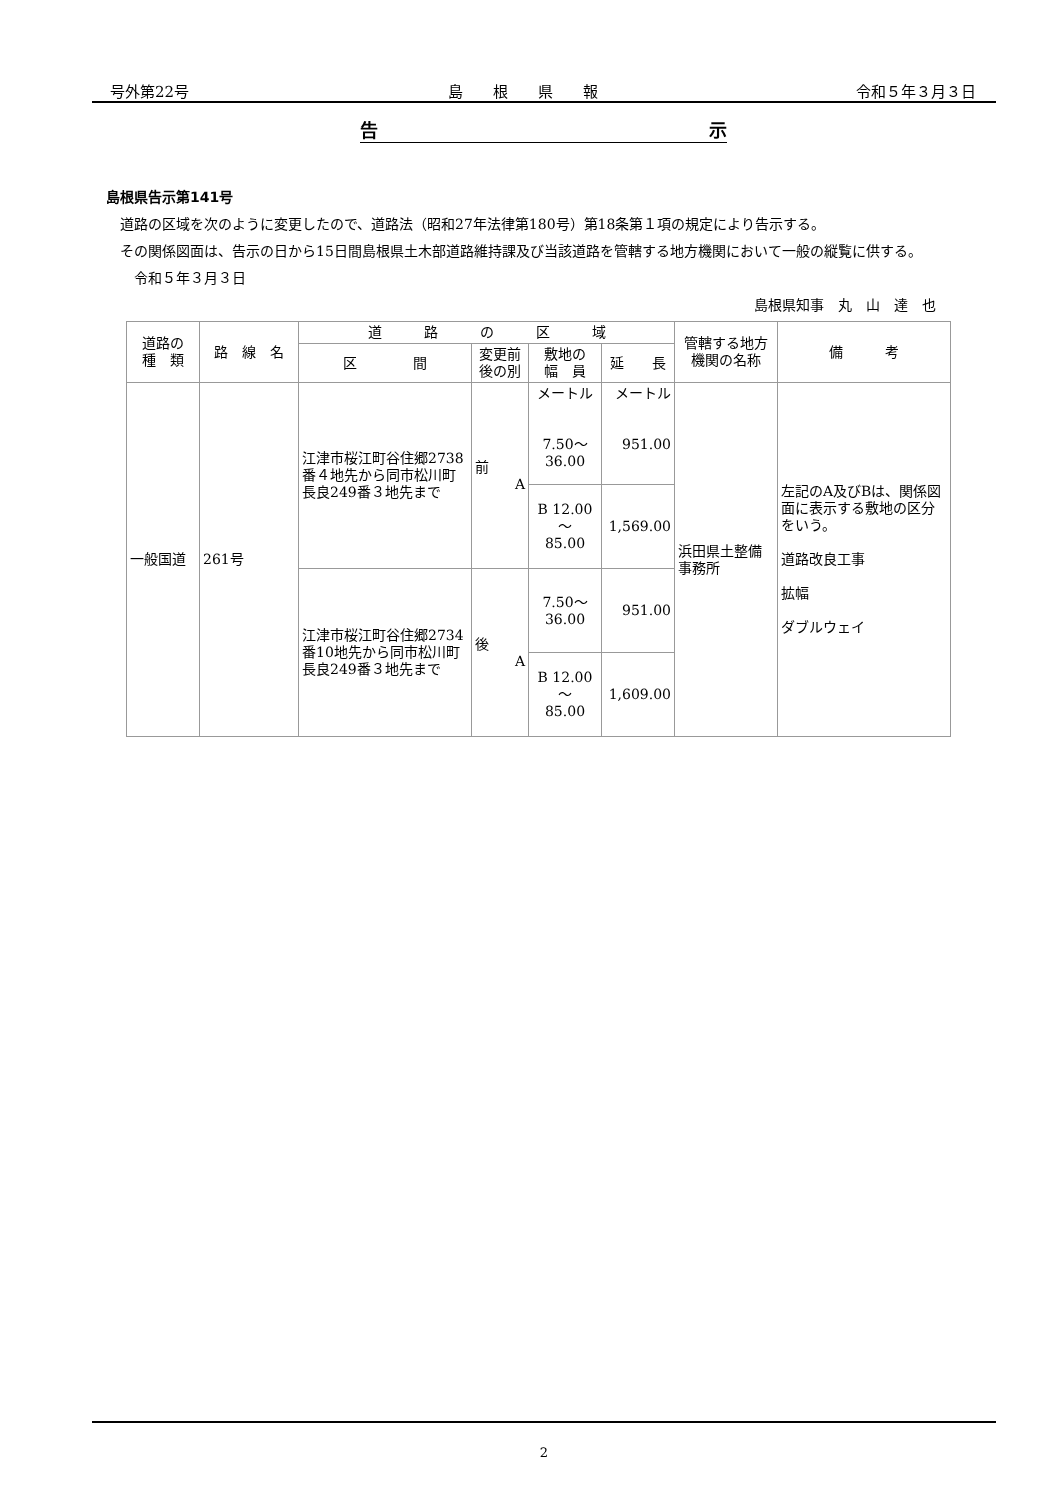号外第22号 島　　根　　県　　報 令和５年３月３日
告 示
島根県告示第141号
　道路の区域を次のように変更したので、道路法（昭和27年法律第180号）第18条第１項の規定により告示する。
　その関係図面は、告示の日から15日間島根県土木部道路維持課及び当該道路を管轄する地方機関において一般の縦覧に供する。
　　令和５年３月３日
島根県知事　丸　山　達　也
| 道路の 種 類 | 路 線 名 | 道 路 の 区 域 | | | | 管轄する地方機関の名称 | 備 考 |
| --- | --- | --- | --- | --- | --- | --- | --- |
| | | 区 間 | 変更前後の別 | 敷地の 幅 員 | 延 長 | | |
| 一般国道 | 261号 | 江津市桜江町谷住郷2738番４地先から同市松川町長良249番３地先まで | 前 A | メートル 7.50～ 36.00 | メートル 951.00 | 浜田県土整備事務所 | 左記のA及びBは、関係図面に表示する敷地の区分をいう。 道路改良工事 拡幅 ダブルウェイ |
| | | | | B 12.00～ 85.00 | 1,569.00 | | |
| | | 江津市桜江町谷住郷2734番10地先から同市松川町長良249番３地先まで | 後 A | 7.50～ 36.00 | 951.00 | | |
| | | | | B 12.00～ 85.00 | 1,609.00 | | |
2